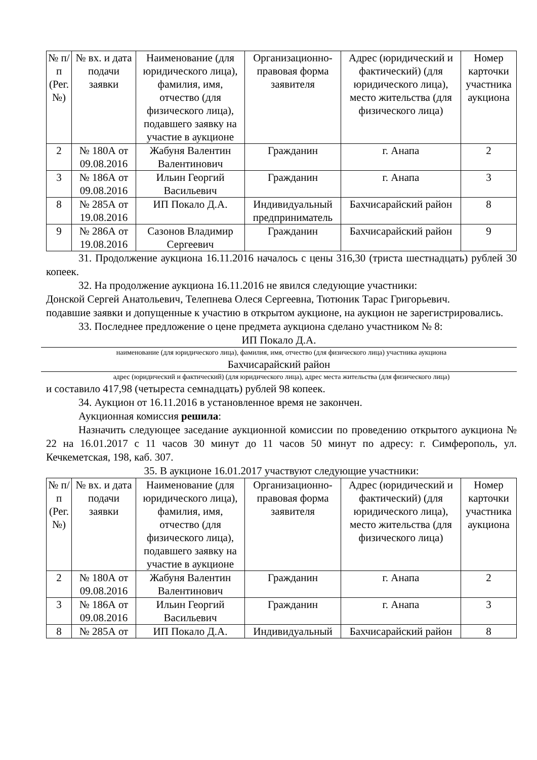| № п/п (Рег. №) | № вх. и дата подачи заявки | Наименование (для юридического лица), фамилия, имя, отчество (для физического лица), подавшего заявку на участие в аукционе | Организационно-правовая форма заявителя | Адрес (юридический и фактический) (для юридического лица), место жительства (для физического лица) | Номер карточки участника аукциона |
| --- | --- | --- | --- | --- | --- |
| 2 | № 180А от 09.08.2016 | Жабуня Валентин Валентинович | Гражданин | г. Анапа | 2 |
| 3 | № 186А от 09.08.2016 | Ильин Георгий Васильевич | Гражданин | г. Анапа | 3 |
| 8 | № 285А от 19.08.2016 | ИП Покало Д.А. | Индивидуальный предприниматель | Бахчисарайский район | 8 |
| 9 | № 286А от 19.08.2016 | Сазонов Владимир Сергеевич | Гражданин | Бахчисарайский район | 9 |
31. Продолжение аукциона 16.11.2016 началось с цены 316,30 (триста шестнадцать) рублей 30 копеек.
32. На продолжение аукциона 16.11.2016 не явился следующие участники:
Донской Сергей Анатольевич, Телепнева Олеся Сергеевна, Тютюник Тарас Григорьевич.
подавшие заявки и допущенные к участию в открытом аукционе, на аукцион не зарегистрировались.
33. Последнее предложение о цене предмета аукциона сделано участником № 8:
ИП Покало Д.А.
наименование (для юридического лица), фамилия, имя, отчество (для физического лица) участника аукциона
Бахчисарайский район
адрес (юридический и фактический) (для юридического лица), адрес места жительства (для физического лица)
и составило 417,98 (четыреста семнадцать) рублей 98 копеек.
34. Аукцион от 16.11.2016 в установленное время не закончен.
Аукционная комиссия решила:
Назначить следующее заседание аукционной комиссии по проведению открытого аукциона № 22 на 16.01.2017 с 11 часов 30 минут до 11 часов 50 минут по адресу: г. Симферополь, ул. Кечкеметская, 198, каб. 307.
35. В аукционе 16.01.2017 участвуют следующие участники:
| № п/п (Рег. №) | № вх. и дата подачи заявки | Наименование (для юридического лица), фамилия, имя, отчество (для физического лица), подавшего заявку на участие в аукционе | Организационно-правовая форма заявителя | Адрес (юридический и фактический) (для юридического лица), место жительства (для физического лица) | Номер карточки участника аукциона |
| --- | --- | --- | --- | --- | --- |
| 2 | № 180А от 09.08.2016 | Жабуня Валентин Валентинович | Гражданин | г. Анапа | 2 |
| 3 | № 186А от 09.08.2016 | Ильин Георгий Васильевич | Гражданин | г. Анапа | 3 |
| 8 | № 285А от | ИП Покало Д.А. | Индивидуальный | Бахчисарайский район | 8 |